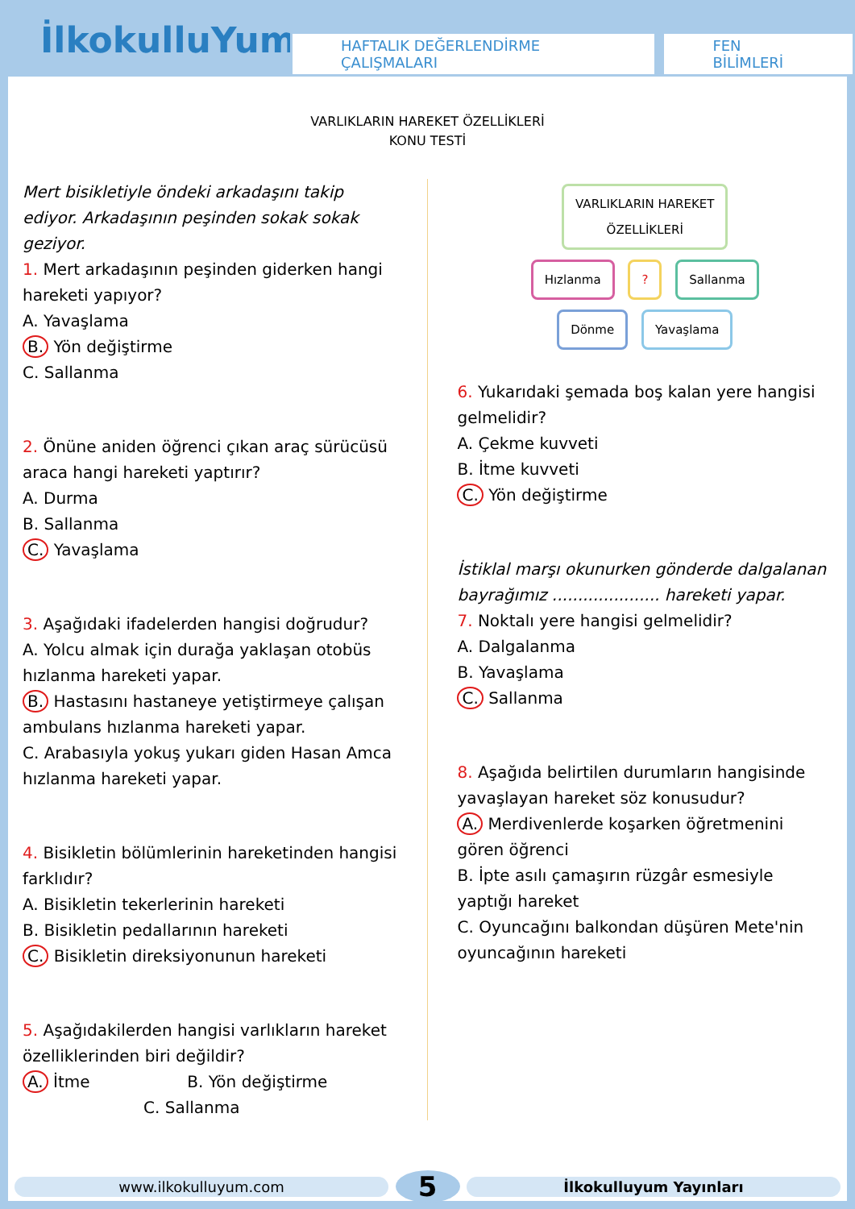İlkokulluYum
HAFTALIK DEĞERLENDİRME ÇALIŞMALARI
FEN BİLİMLERİ
VARLIKLARIN HAREKET ÖZELLİKLERİ
KONU TESTİ
Mert bisikletiyle öndeki arkadaşını takip ediyor. Arkadaşının peşinden sokak sokak geziyor.
1. Mert arkadaşının peşinden giderken hangi hareketi yapıyor?
A. Yavaşlama
B. Yön değiştirme
C. Sallanma
2. Önüne aniden öğrenci çıkan araç sürücüsü araca hangi hareketi yaptırır?
A. Durma
B. Sallanma
C. Yavaşlama
3. Aşağıdaki ifadelerden hangisi doğrudur?
A. Yolcu almak için durağa yaklaşan otobüs hızlanma hareketi yapar.
B. Hastasını hastaneye yetiştirmeye çalışan ambulans hızlanma hareketi yapar.
C. Arabasıyla yokuş yukarı giden Hasan Amca hızlanma hareketi yapar.
4. Bisikletin bölümlerinin hareketinden hangisi farklıdır?
A. Bisikletin tekerlerinin hareketi
B. Bisikletin pedallarının hareketi
C. Bisikletin direksiyonunun hareketi
5. Aşağıdakilerden hangisi varlıkların hareket özelliklerinden biri değildir?
A. İtme B. Yön değiştirme
C. Sallanma
VARLIKLARIN HAREKET
ÖZELLİKLERİ
Hızlanma ? Sallanma
Dönme Yavaşlama
6. Yukarıdaki şemada boş kalan yere hangisi gelmelidir?
A. Çekme kuvveti
B. İtme kuvveti
C. Yön değiştirme
İstiklal marşı okunurken gönderde dalgalanan bayrağımız ..................... hareketi yapar.
7. Noktalı yere hangisi gelmelidir?
A. Dalgalanma
B. Yavaşlama
C. Sallanma
8. Aşağıda belirtilen durumların hangisinde yavaşlayan hareket söz konusudur?
A. Merdivenlerde koşarken öğretmenini gören öğrenci
B. İpte asılı çamaşırın rüzgâr esmesiyle yaptığı hareket
C. Oyuncağını balkondan düşüren Mete'nin oyuncağının hareketi
www.ilkokulluyum.com
5
İlkokulluyum Yayınları